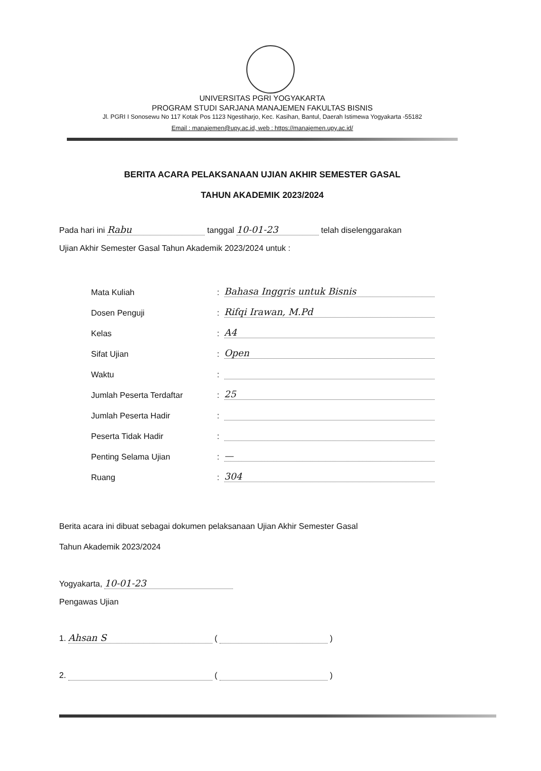UNIVERSITAS PGRI YOGYAKARTA
PROGRAM STUDI SARJANA MANAJEMEN FAKULTAS BISNIS
Jl. PGRI I Sonosewu No 117 Kotak Pos 1123 Ngestiharjo, Kec. Kasihan, Bantul, Daerah Istimewa Yogyakarta -55182
Email : manajemen@upy.ac.id, web : https://manajemen.upy.ac.id/
BERITA ACARA PELAKSANAAN UJIAN AKHIR SEMESTER GASAL
TAHUN AKADEMIK 2023/2024
Pada hari ini Rabu tanggal 10-01-23 telah diselenggarakan
Ujian Akhir Semester Gasal Tahun Akademik 2023/2024 untuk :
Mata Kuliah: Bahasa Inggris untuk Bisnis
Dosen Penguji: Rifqi Irawan, M.Pd
Kelas: A4
Sifat Ujian: Open
Waktu:
Jumlah Peserta Terdaftar: 25
Jumlah Peserta Hadir:
Peserta Tidak Hadir:
Penting Selama Ujian: —
Ruang: 304
Berita acara ini dibuat sebagai dokumen pelaksanaan Ujian Akhir Semester Gasal
Tahun Akademik 2023/2024
Yogyakarta, 10-01-23
Pengawas Ujian
1. Ahsan S ( )
2. ( )